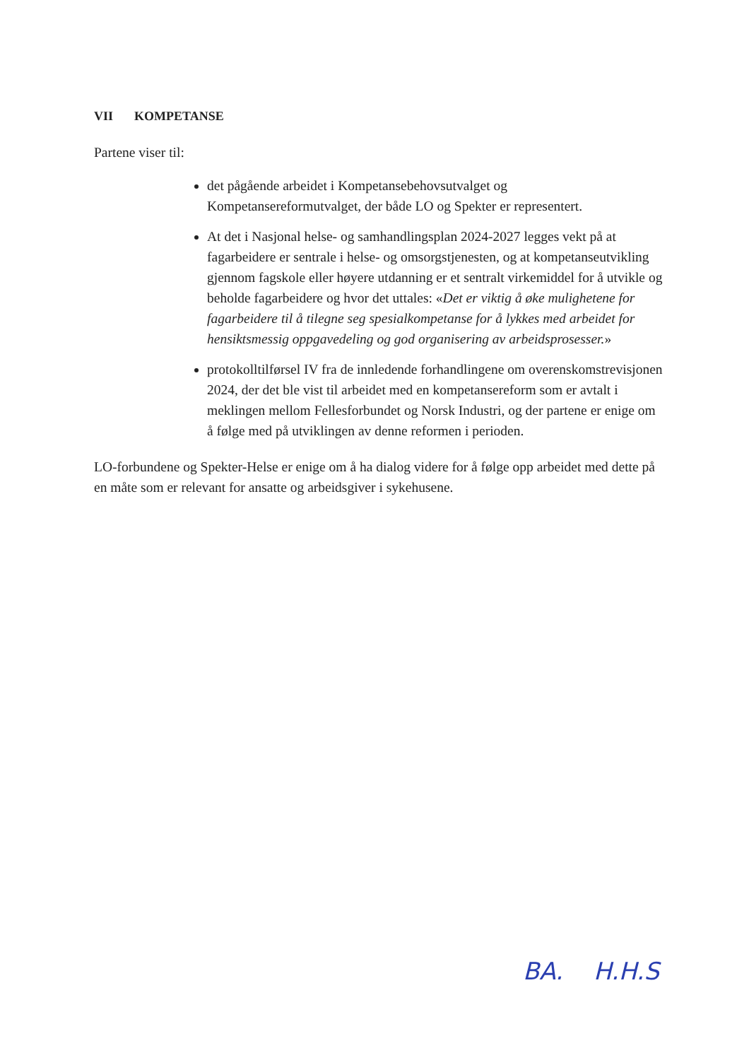VII KOMPETANSE
Partene viser til:
det pågående arbeidet i Kompetansebehovsutvalget og Kompetansereformutvalget, der både LO og Spekter er representert.
At det i Nasjonal helse- og samhandlingsplan 2024-2027 legges vekt på at fagarbeidere er sentrale i helse- og omsorgstjenesten, og at kompetanseutvikling gjennom fagskole eller høyere utdanning er et sentralt virkemiddel for å utvikle og beholde fagarbeidere og hvor det uttales: «Det er viktig å øke mulighetene for fagarbeidere til å tilegne seg spesialkompetanse for å lykkes med arbeidet for hensiktsmessig oppgavedeling og god organisering av arbeidsprosesser.»
protokolltilførsel IV fra de innledende forhandlingene om overenskomstrevisjonen 2024, der det ble vist til arbeidet med en kompetansereform som er avtalt i meklingen mellom Fellesforbundet og Norsk Industri, og der partene er enige om å følge med på utviklingen av denne reformen i perioden.
LO-forbundene og Spekter-Helse er enige om å ha dialog videre for å følge opp arbeidet med dette på en måte som er relevant for ansatte og arbeidsgiver i sykehusene.
BA. H.H.S